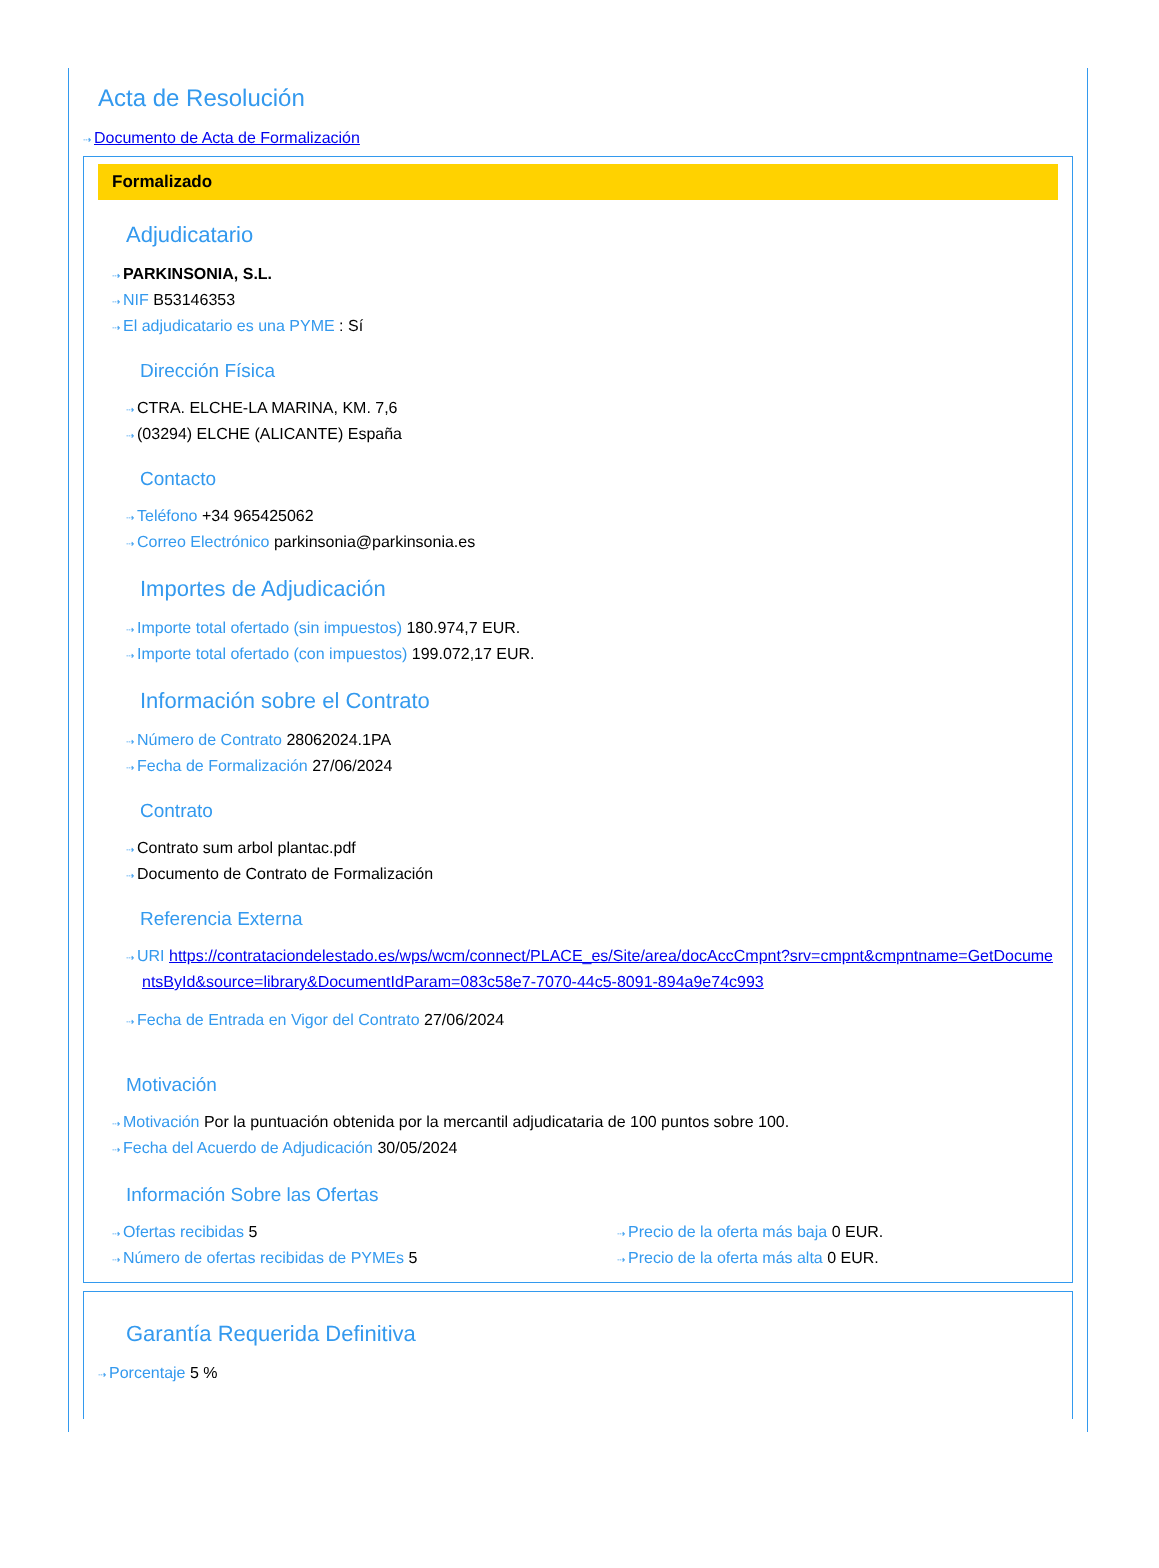Acta de Resolución
⇢ Documento de Acta de Formalización
Formalizado
Adjudicatario
⇢ PARKINSONIA, S.L.
⇢ NIF B53146353
⇢ El adjudicatario es una PYME : Sí
Dirección Física
⇢ CTRA. ELCHE-LA MARINA, KM. 7,6
⇢ (03294) ELCHE (ALICANTE) España
Contacto
⇢ Teléfono +34 965425062
⇢ Correo Electrónico parkinsonia@parkinsonia.es
Importes de Adjudicación
⇢ Importe total ofertado (sin impuestos) 180.974,7 EUR.
⇢ Importe total ofertado (con impuestos) 199.072,17 EUR.
Información sobre el Contrato
⇢ Número de Contrato 28062024.1PA
⇢ Fecha de Formalización 27/06/2024
Contrato
⇢ Contrato sum arbol plantac.pdf
⇢ Documento de Contrato de Formalización
Referencia Externa
⇢ URI https://contrataciondelestado.es/wps/wcm/connect/PLACE_es/Site/area/docAccCmpnt?srv=cmpnt&cmpntname=GetDocumentsById&source=library&DocumentIdParam=083c58e7-7070-44c5-8091-894a9e74c993
⇢ Fecha de Entrada en Vigor del Contrato 27/06/2024
Motivación
⇢ Motivación Por la puntuación obtenida por la mercantil adjudicataria de 100 puntos sobre 100.
⇢ Fecha del Acuerdo de Adjudicación 30/05/2024
Información Sobre las Ofertas
⇢ Ofertas recibidas 5
⇢ Número de ofertas recibidas de PYMEs 5
⇢ Precio de la oferta más baja 0 EUR.
⇢ Precio de la oferta más alta 0 EUR.
Garantía Requerida Definitiva
⇢ Porcentaje 5 %